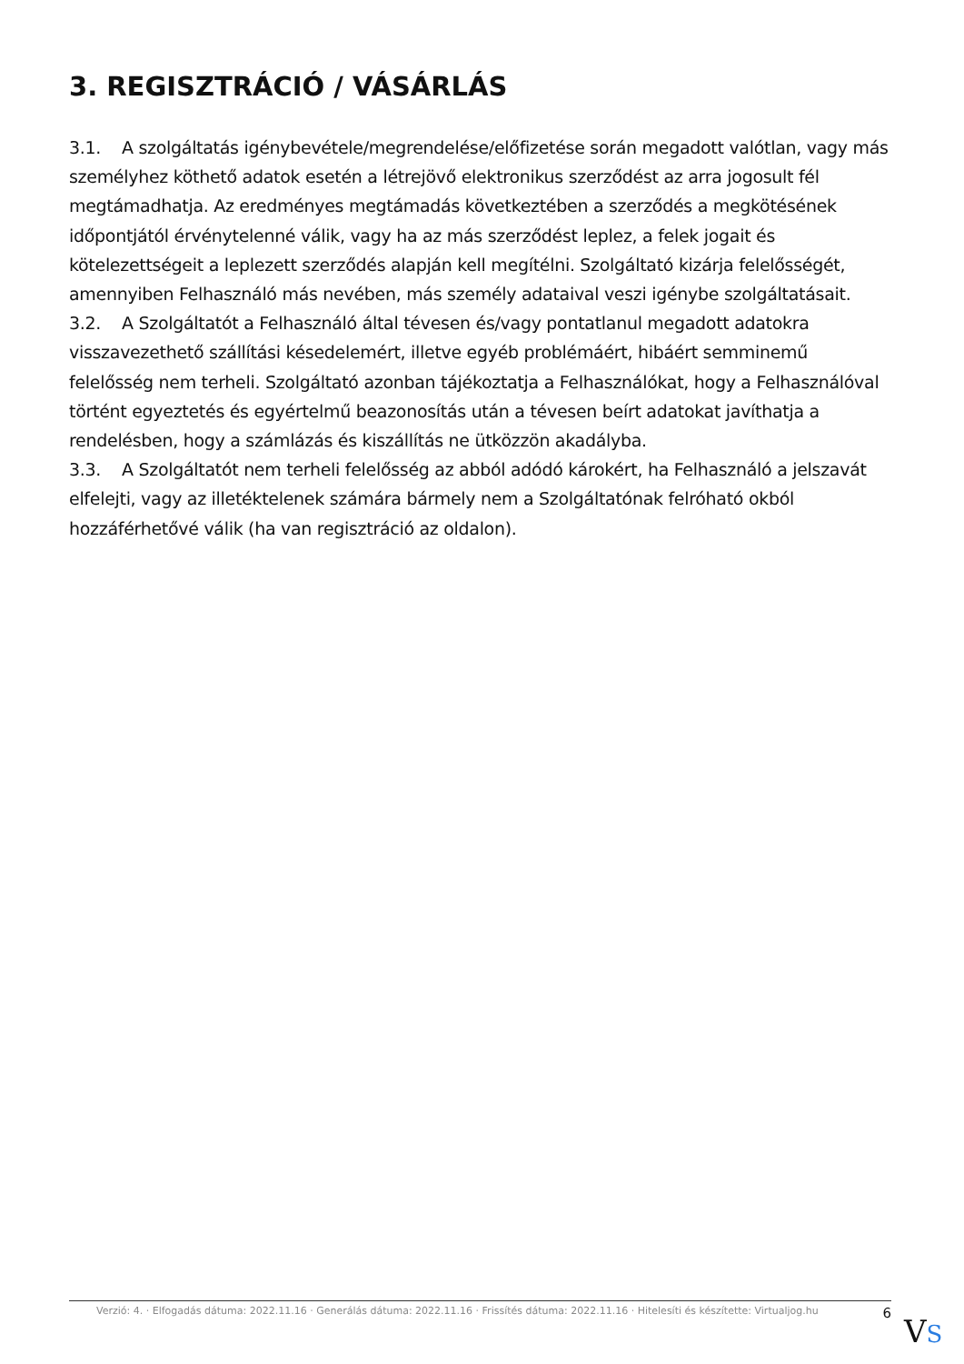3. REGISZTRÁCIÓ / VÁSÁRLÁS
3.1. A szolgáltatás igénybevétele/megrendelése/előfizetése során megadott valótlan, vagy más személyhez köthető adatok esetén a létrejövő elektronikus szerződést az arra jogosult fél megtámadhatja. Az eredményes megtámadás következtében a szerződés a megkötésének időpontjától érvénytelenné válik, vagy ha az más szerződést leplez, a felek jogait és kötelezettségeit a leplezett szerződés alapján kell megítélni. Szolgáltató kizárja felelősségét, amennyiben Felhasználó más nevében, más személy adataival veszi igénybe szolgáltatásait.
3.2. A Szolgáltatót a Felhasználó által tévesen és/vagy pontatlanul megadott adatokra visszavezethető szállítási késedelemért, illetve egyéb problémáért, hibáért semminemű felelősség nem terheli. Szolgáltató azonban tájékoztatja a Felhasználókat, hogy a Felhasználóval történt egyeztetés és egyértelmű beazonosítás után a tévesen beírt adatokat javíthatja a rendelésben, hogy a számlázás és kiszállítás ne ütközzön akadályba.
3.3. A Szolgáltatót nem terheli felelősség az abból adódó károkért, ha Felhasználó a jelszavát elfelejti, vagy az illetéktelenek számára bármely nem a Szolgáltatónak felróható okból hozzáférhetővé válik (ha van regisztráció az oldalon).
Verzió: 4. · Elfogadás dátuma: 2022.11.16 · Generálás dátuma: 2022.11.16 · Frissítés dátuma: 2022.11.16 · Hitelesíti és készítette: Virtualjog.hu 6
VS